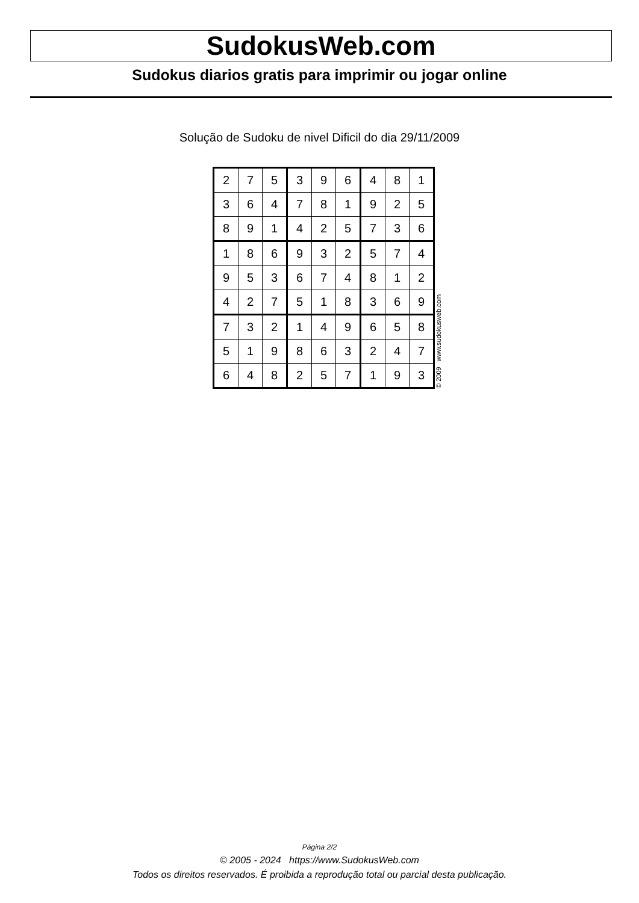SudokusWeb.com
Sudokus diarios gratis para imprimir ou jogar online
Solução de Sudoku de nivel Dificil do dia 29/11/2009
| 2 | 7 | 5 | 3 | 9 | 6 | 4 | 8 | 1 |
| 3 | 6 | 4 | 7 | 8 | 1 | 9 | 2 | 5 |
| 8 | 9 | 1 | 4 | 2 | 5 | 7 | 3 | 6 |
| 1 | 8 | 6 | 9 | 3 | 2 | 5 | 7 | 4 |
| 9 | 5 | 3 | 6 | 7 | 4 | 8 | 1 | 2 |
| 4 | 2 | 7 | 5 | 1 | 8 | 3 | 6 | 9 |
| 7 | 3 | 2 | 1 | 4 | 9 | 6 | 5 | 8 |
| 5 | 1 | 9 | 8 | 6 | 3 | 2 | 4 | 7 |
| 6 | 4 | 8 | 2 | 5 | 7 | 1 | 9 | 3 |
© 2009 www.sudokusweb.com
Página 2/2
© 2005 - 2024 https://www.SudokusWeb.com
Todos os direitos reservados. É proibida a reprodução total ou parcial desta publicação.